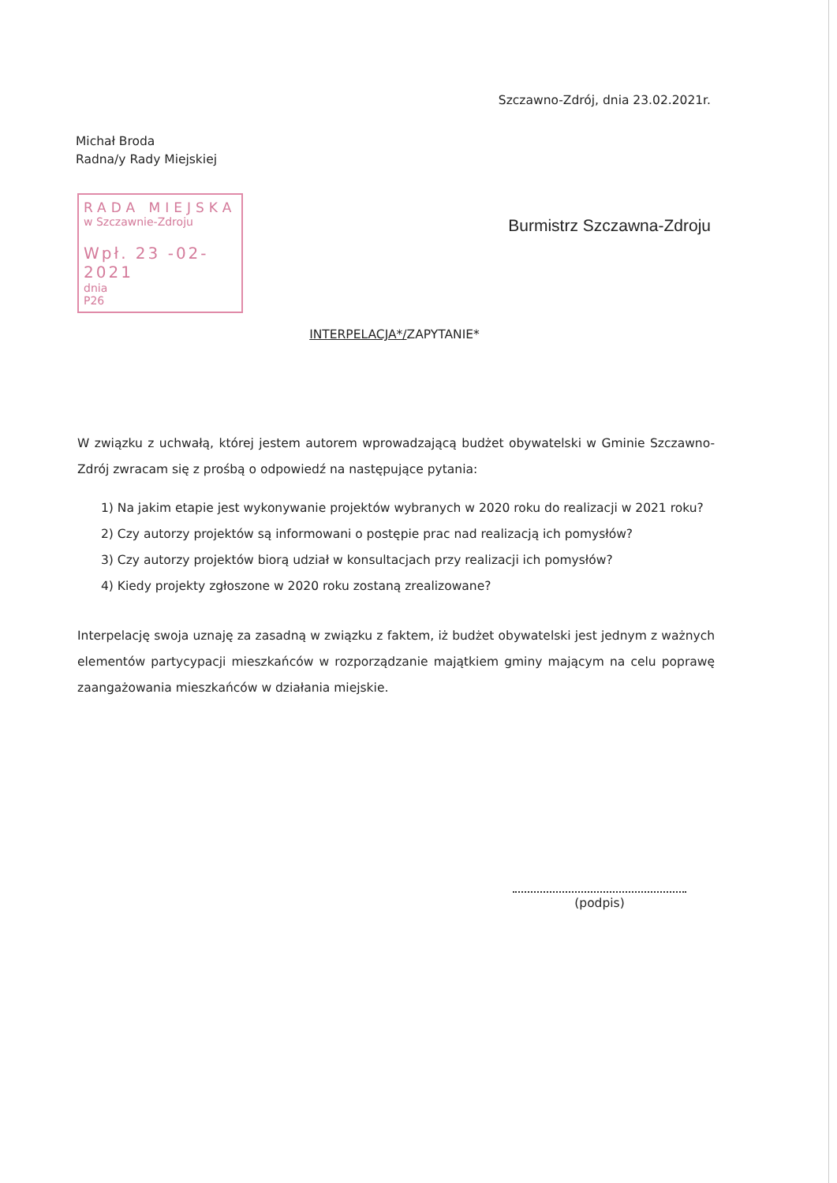Szczawno-Zdrój, dnia 23.02.2021r.
Michał Broda
Radna/y Rady Miejskiej
RADA MIEJSKA
w Szczawnie-Zdroju
Wpł. 23 -02- 2021
dnia
P26
Burmistrz Szczawna-Zdroju
INTERPELACJA*/ZAPYTANIE*
W związku z uchwałą, której jestem autorem wprowadzającą budżet obywatelski w Gminie Szczawno-Zdrój zwracam się z prośbą o odpowiedź na następujące pytania:
1) Na jakim etapie jest wykonywanie projektów wybranych w 2020 roku do realizacji w 2021 roku?
2) Czy autorzy projektów są informowani o postępie prac nad realizacją ich pomysłów?
3) Czy autorzy projektów biorą udział w konsultacjach przy realizacji ich pomysłów?
4) Kiedy projekty zgłoszone w 2020 roku zostaną zrealizowane?
Interpelację swoja uznaję za zasadną w związku z faktem, iż budżet obywatelski jest jednym z ważnych elementów partycypacji mieszkańców w rozporządzanie majątkiem gminy mającym na celu poprawę zaangażowania mieszkańców w działania miejskie.
(podpis)